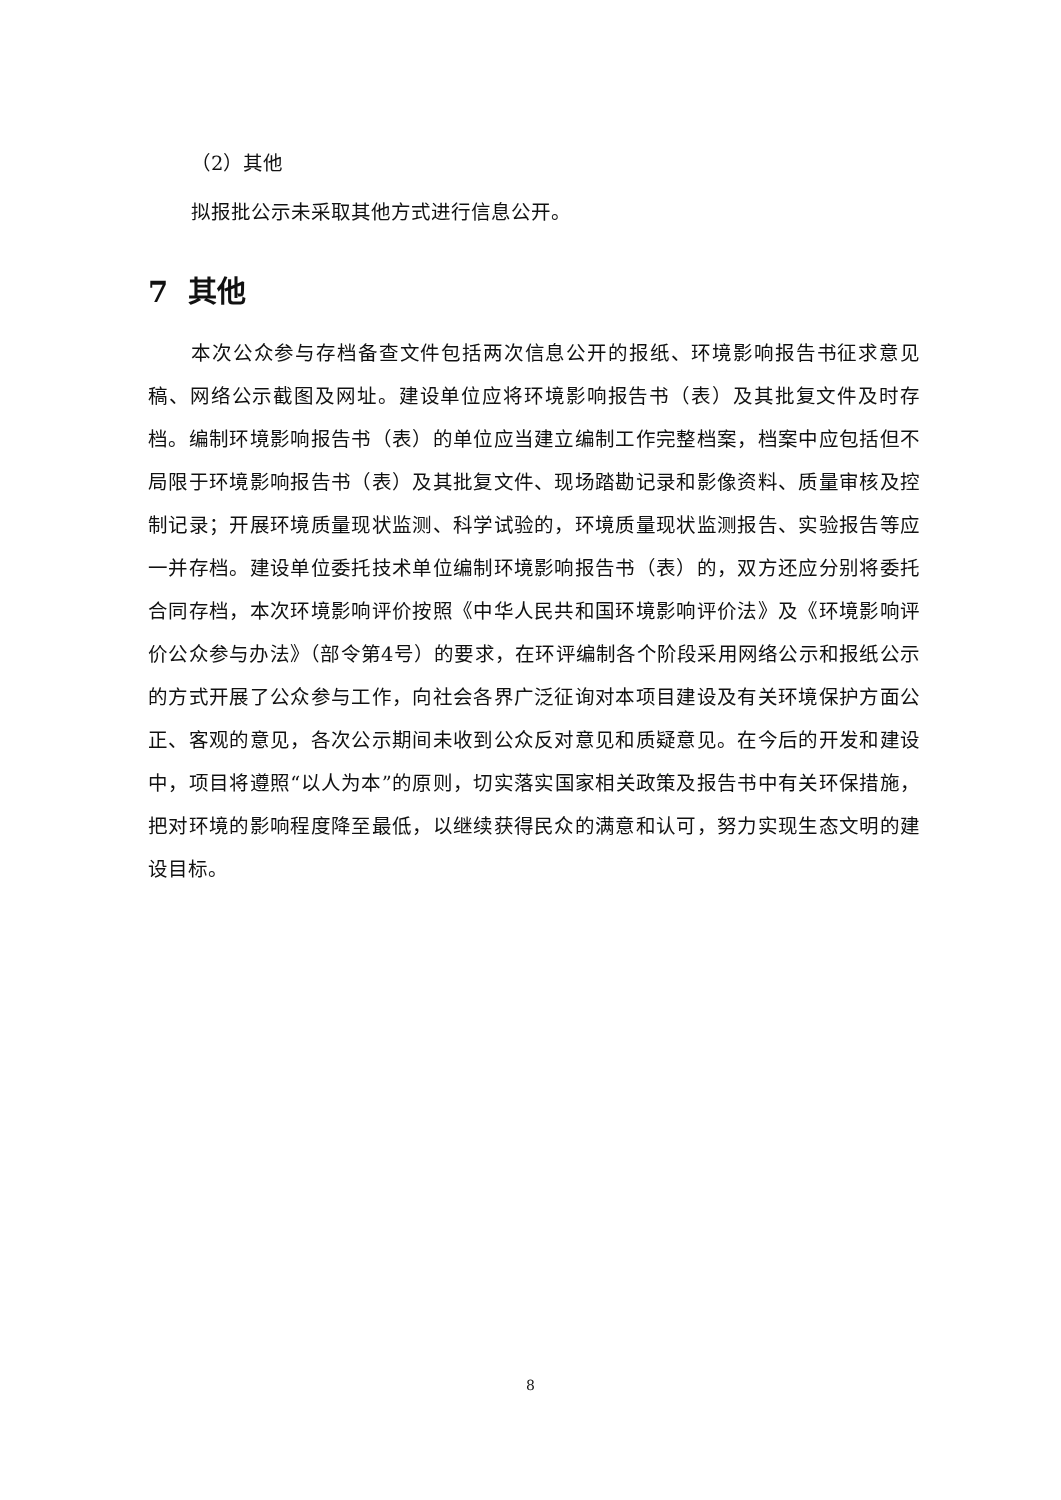（2）其他
拟报批公示未采取其他方式进行信息公开。
7 其他
本次公众参与存档备查文件包括两次信息公开的报纸、环境影响报告书征求意见稿、网络公示截图及网址。建设单位应将环境影响报告书（表）及其批复文件及时存档。编制环境影响报告书（表）的单位应当建立编制工作完整档案，档案中应包括但不局限于环境影响报告书（表）及其批复文件、现场踏勘记录和影像资料、质量审核及控制记录；开展环境质量现状监测、科学试验的，环境质量现状监测报告、实验报告等应一并存档。建设单位委托技术单位编制环境影响报告书（表）的，双方还应分别将委托合同存档，本次环境影响评价按照《中华人民共和国环境影响评价法》及《环境影响评价公众参与办法》（部令第4号）的要求，在环评编制各个阶段采用网络公示和报纸公示的方式开展了公众参与工作，向社会各界广泛征询对本项目建设及有关环境保护方面公正、客观的意见，各次公示期间未收到公众反对意见和质疑意见。在今后的开发和建设中，项目将遵照“以人为本”的原则，切实落实国家相关政策及报告书中有关环保措施，把对环境的影响程度降至最低，以继续获得民众的满意和认可，努力实现生态文明的建设目标。
8